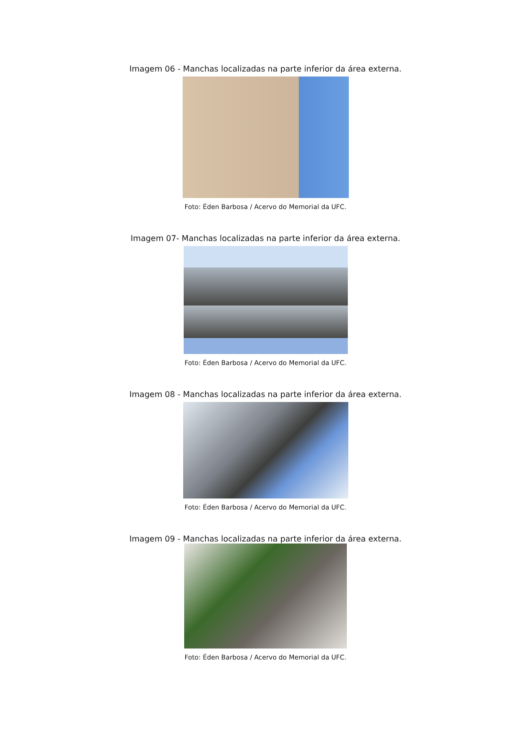Imagem 06 - Manchas localizadas na parte inferior da área externa.
Foto: Éden Barbosa / Acervo do Memorial da UFC.
Imagem 07- Manchas localizadas na parte inferior da área externa.
Foto: Éden Barbosa / Acervo do Memorial da UFC.
Imagem 08 - Manchas localizadas na parte inferior da área externa.
Foto: Éden Barbosa / Acervo do Memorial da UFC.
Imagem 09 - Manchas localizadas na parte inferior da área externa.
Foto: Éden Barbosa / Acervo do Memorial da UFC.